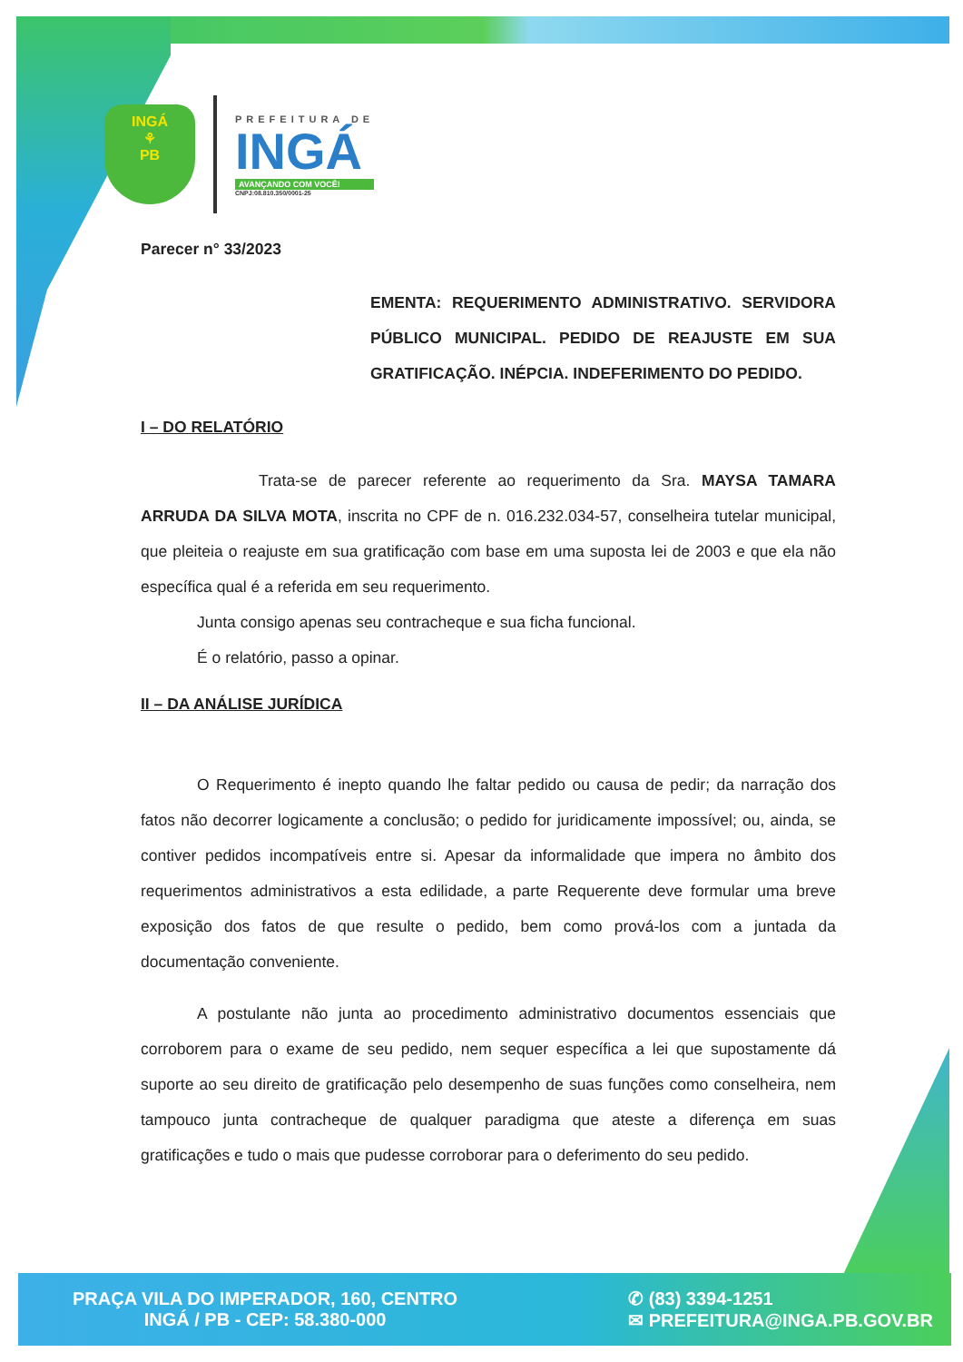INGÁ
⚘
PB
PREFEITURA DE
INGÁ
AVANÇANDO COM VOCÊ!
CNPJ:08.810.350/0001-25
Parecer n° 33/2023
EMENTA: REQUERIMENTO ADMINISTRATIVO. SERVIDORA PÚBLICO MUNICIPAL. PEDIDO DE REAJUSTE EM SUA GRATIFICAÇÃO. INÉPCIA. INDEFERIMENTO DO PEDIDO.
I – DO RELATÓRIO
Trata-se de parecer referente ao requerimento da Sra. MAYSA TAMARA ARRUDA DA SILVA MOTA, inscrita no CPF de n. 016.232.034-57, conselheira tutelar municipal, que pleiteia o reajuste em sua gratificação com base em uma suposta lei de 2003 e que ela não específica qual é a referida em seu requerimento.
Junta consigo apenas seu contracheque e sua ficha funcional.
É o relatório, passo a opinar.
II – DA ANÁLISE JURÍDICA
O Requerimento é inepto quando lhe faltar pedido ou causa de pedir; da narração dos fatos não decorrer logicamente a conclusão; o pedido for juridicamente impossível; ou, ainda, se contiver pedidos incompatíveis entre si. Apesar da informalidade que impera no âmbito dos requerimentos administrativos a esta edilidade, a parte Requerente deve formular uma breve exposição dos fatos de que resulte o pedido, bem como prová-los com a juntada da documentação conveniente.
A postulante não junta ao procedimento administrativo documentos essenciais que corroborem para o exame de seu pedido, nem sequer específica a lei que supostamente dá suporte ao seu direito de gratificação pelo desempenho de suas funções como conselheira, nem tampouco junta contracheque de qualquer paradigma que ateste a diferença em suas gratificações e tudo o mais que pudesse corroborar para o deferimento do seu pedido.
PRAÇA VILA DO IMPERADOR, 160, CENTRO
INGÁ / PB - CEP: 58.380-000
✆ (83) 3394-1251
✉ PREFEITURA@INGA.PB.GOV.BR